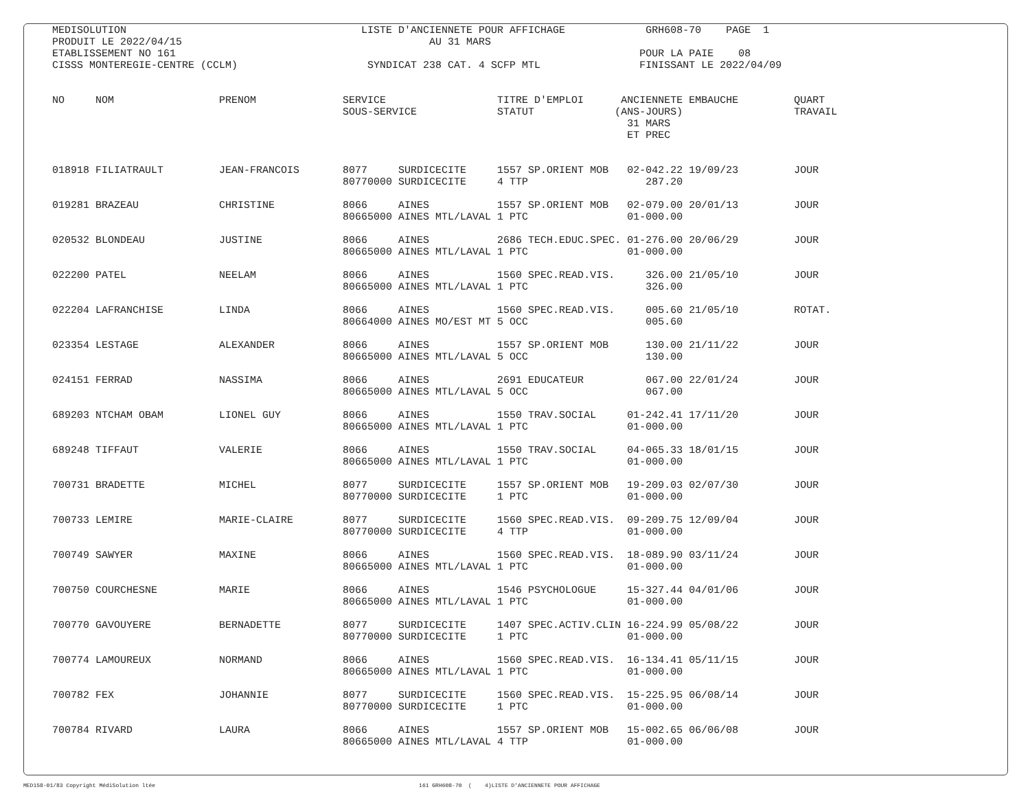MEDISOLUTION                                      LISTE D'ANCIENNETE POUR AFFICHAGE             GRH608-70    PAGE  1
PRODUIT LE 2022/04/15                                        AU 31 MARS
ETABLISSEMENT NO 161                                                                           POUR LA PAIE    08
CISSS MONTEREGIE-CENTRE (CCLM)                     SYNDICAT 238 CAT. 4 SCFP MTL                FINISSANT LE 2022/04/09


NO     NOM                 PRENOM              SERVICE                  TITRE D'EMPLOI      ANCIENNETE EMBAUCHE         QUART
                                               SOUS-SERVICE             STATUT             (ANS-JOURS)                  TRAVAIL
                                                                                             31 MARS
                                                                                             ET PREC


018918 FILIATRAULT         JEAN-FRANCOIS       8077     SURDICECITE     1557 SP.ORIENT MOB   02-042.22 19/09/23         JOUR
                                               80770000 SURDICECITE     4 TTP                   287.20

019281 BRAZEAU             CHRISTINE           8066     AINES           1557 SP.ORIENT MOB   02-079.00 20/01/13         JOUR
                                               80665000 AINES MTL/LAVAL 1 PTC                01-000.00

020532 BLONDEAU            JUSTINE             8066     AINES           2686 TECH.EDUC.SPEC. 01-276.00 20/06/29         JOUR
                                               80665000 AINES MTL/LAVAL 1 PTC                01-000.00

022200 PATEL               NEELAM              8066     AINES           1560 SPEC.READ.VIS.     326.00 21/05/10         JOUR
                                               80665000 AINES MTL/LAVAL 1 PTC                   326.00

022204 LAFRANCHISE         LINDA               8066     AINES           1560 SPEC.READ.VIS.     005.60 21/05/10         ROTAT.
                                               80664000 AINES MO/EST MT 5 OCC                   005.60

023354 LESTAGE             ALEXANDER           8066     AINES           1557 SP.ORIENT MOB      130.00 21/11/22         JOUR
                                               80665000 AINES MTL/LAVAL 5 OCC                   130.00

024151 FERRAD              NASSIMA             8066     AINES           2691 EDUCATEUR          067.00 22/01/24         JOUR
                                               80665000 AINES MTL/LAVAL 5 OCC                   067.00

689203 NTCHAM OBAM         LIONEL GUY          8066     AINES           1550 TRAV.SOCIAL     01-242.41 17/11/20         JOUR
                                               80665000 AINES MTL/LAVAL 1 PTC                01-000.00

689248 TIFFAUT             VALERIE             8066     AINES           1550 TRAV.SOCIAL     04-065.33 18/01/15         JOUR
                                               80665000 AINES MTL/LAVAL 1 PTC                01-000.00

700731 BRADETTE            MICHEL              8077     SURDICECITE     1557 SP.ORIENT MOB   19-209.03 02/07/30         JOUR
                                               80770000 SURDICECITE     1 PTC                01-000.00

700733 LEMIRE              MARIE-CLAIRE        8077     SURDICECITE     1560 SPEC.READ.VIS.  09-209.75 12/09/04         JOUR
                                               80770000 SURDICECITE     4 TTP                01-000.00

700749 SAWYER              MAXINE              8066     AINES           1560 SPEC.READ.VIS.  18-089.90 03/11/24         JOUR
                                               80665000 AINES MTL/LAVAL 1 PTC                01-000.00

700750 COURCHESNE          MARIE               8066     AINES           1546 PSYCHOLOGUE     15-327.44 04/01/06         JOUR
                                               80665000 AINES MTL/LAVAL 1 PTC                01-000.00

700770 GAVOUYERE           BERNADETTE          8077     SURDICECITE     1407 SPEC.ACTIV.CLIN 16-224.99 05/08/22         JOUR
                                               80770000 SURDICECITE     1 PTC                01-000.00

700774 LAMOUREUX           NORMAND             8066     AINES           1560 SPEC.READ.VIS.  16-134.41 05/11/15         JOUR
                                               80665000 AINES MTL/LAVAL 1 PTC                01-000.00

700782 FEX                 JOHANNIE            8077     SURDICECITE     1560 SPEC.READ.VIS.  15-225.95 06/08/14         JOUR
                                               80770000 SURDICECITE     1 PTC                01-000.00

700784 RIVARD              LAURA               8066     AINES           1557 SP.ORIENT MOB   15-002.65 06/06/08         JOUR
                                               80665000 AINES MTL/LAVAL 4 TTP                01-000.00
MED158-01/83 Copyright MédiSolution ltée 161 GRH608-70 ( 4)LISTE D'ANCIENNETE POUR AFFICHAGE